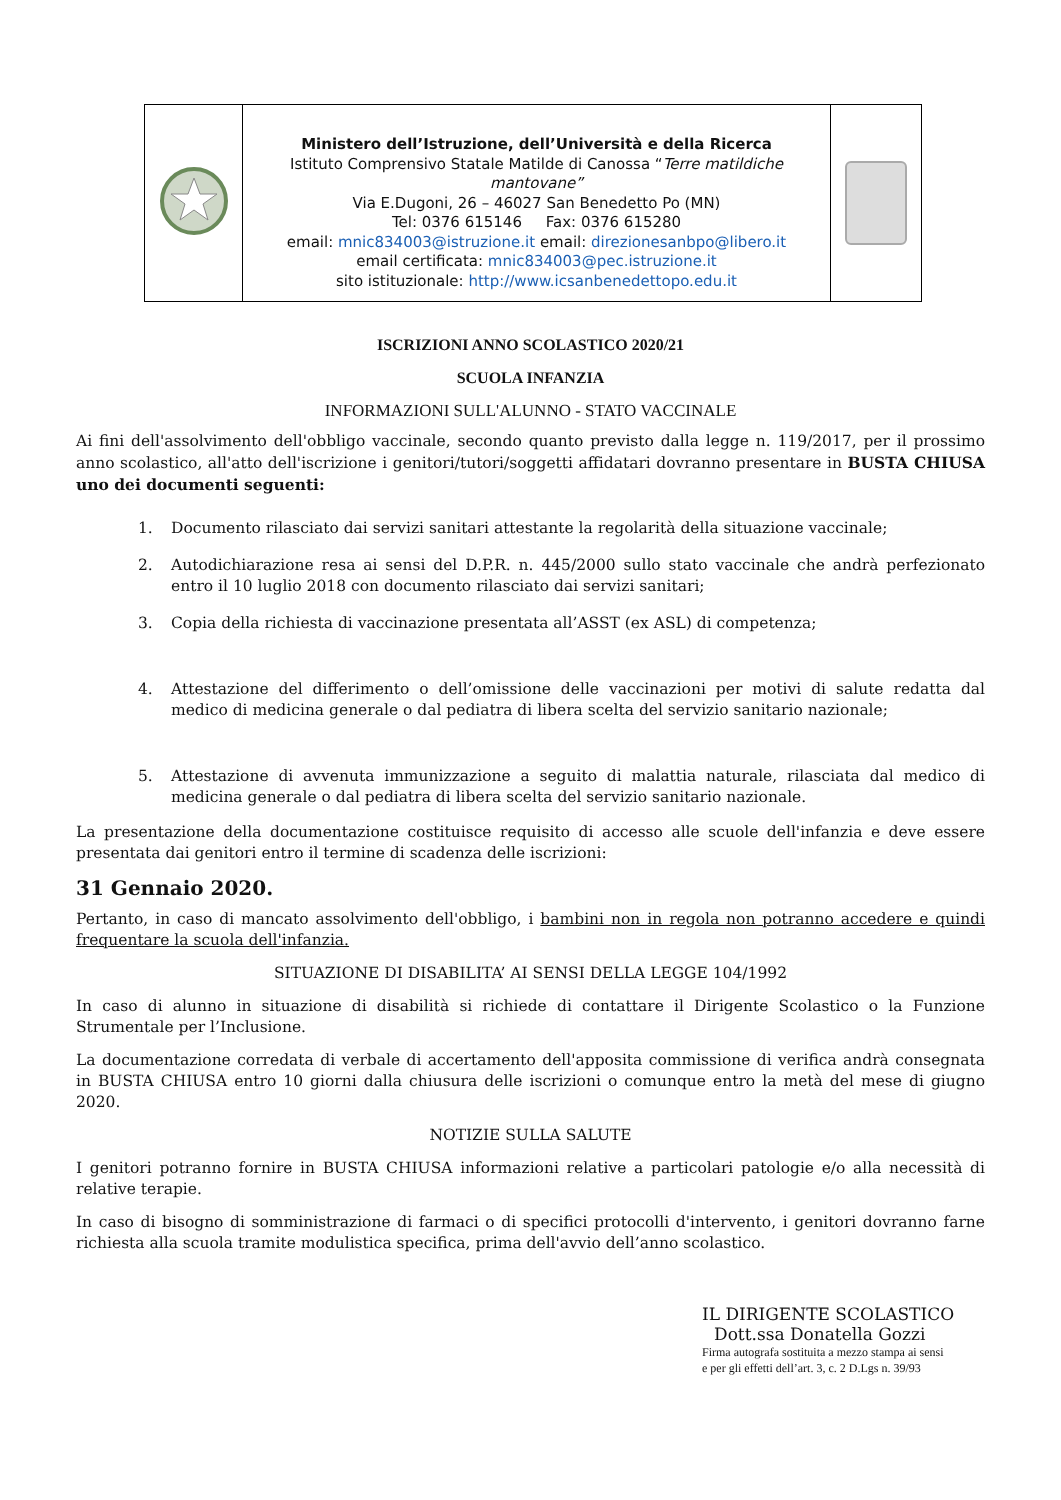| | Ministero dell’Istruzione, dell’Università e della Ricerca Istituto Comprensivo Statale Matilde di Canossa “ Terre matildiche mantovane” Via E.Dugoni, 26 – 46027 San Benedetto Po (MN) Tel: 0376 615146 Fax: 0376 615280 email: mnic834003@istruzione.it email: direzionesanbpo@libero.it email certificata: mnic834003@pec.istruzione.it sito istituzionale: http://www.icsanbenedettopo.edu.it | |
ISCRIZIONI ANNO SCOLASTICO 2020/21
SCUOLA INFANZIA
INFORMAZIONI SULL'ALUNNO - STATO VACCINALE
Ai fini dell'assolvimento dell'obbligo vaccinale, secondo quanto previsto dalla legge n. 119/2017, per il prossimo anno scolastico, all'atto dell'iscrizione i genitori/tutori/soggetti affidatari dovranno presentare in BUSTA CHIUSA uno dei documenti seguenti:
1. Documento rilasciato dai servizi sanitari attestante la regolarità della situazione vaccinale;
2. Autodichiarazione resa ai sensi del D.P.R. n. 445/2000 sullo stato vaccinale che andrà perfezionato entro il 10 luglio 2018 con documento rilasciato dai servizi sanitari;
3. Copia della richiesta di vaccinazione presentata all’ASST (ex ASL) di competenza;
4. Attestazione del differimento o dell’omissione delle vaccinazioni per motivi di salute redatta dal medico di medicina generale o dal pediatra di libera scelta del servizio sanitario nazionale;
5. Attestazione di avvenuta immunizzazione a seguito di malattia naturale, rilasciata dal medico di medicina generale o dal pediatra di libera scelta del servizio sanitario nazionale.
La presentazione della documentazione costituisce requisito di accesso alle scuole dell'infanzia e deve essere presentata dai genitori entro il termine di scadenza delle iscrizioni:
31 Gennaio 2020.
Pertanto, in caso di mancato assolvimento dell'obbligo, i bambini non in regola non potranno accedere e quindi frequentare la scuola dell'infanzia.
SITUAZIONE DI DISABILITA’ AI SENSI DELLA LEGGE 104/1992
In caso di alunno in situazione di disabilità si richiede di contattare il Dirigente Scolastico o la Funzione Strumentale per l’Inclusione.
La documentazione corredata di verbale di accertamento dell'apposita commissione di verifica andrà consegnata in BUSTA CHIUSA entro 10 giorni dalla chiusura delle iscrizioni o comunque entro la metà del mese di giugno 2020.
NOTIZIE SULLA SALUTE
I genitori potranno fornire in BUSTA CHIUSA informazioni relative a particolari patologie e/o alla necessità di relative terapie.
In caso di bisogno di somministrazione di farmaci o di specifici protocolli d'intervento, i genitori dovranno farne richiesta alla scuola tramite modulistica specifica, prima dell'avvio dell’anno scolastico.
IL DIRIGENTE SCOLASTICO
Dott.ssa Donatella Gozzi
Firma autografa sostituita a mezzo stampa ai sensi
e per gli effetti dell’art. 3, c. 2 D.Lgs n. 39/93